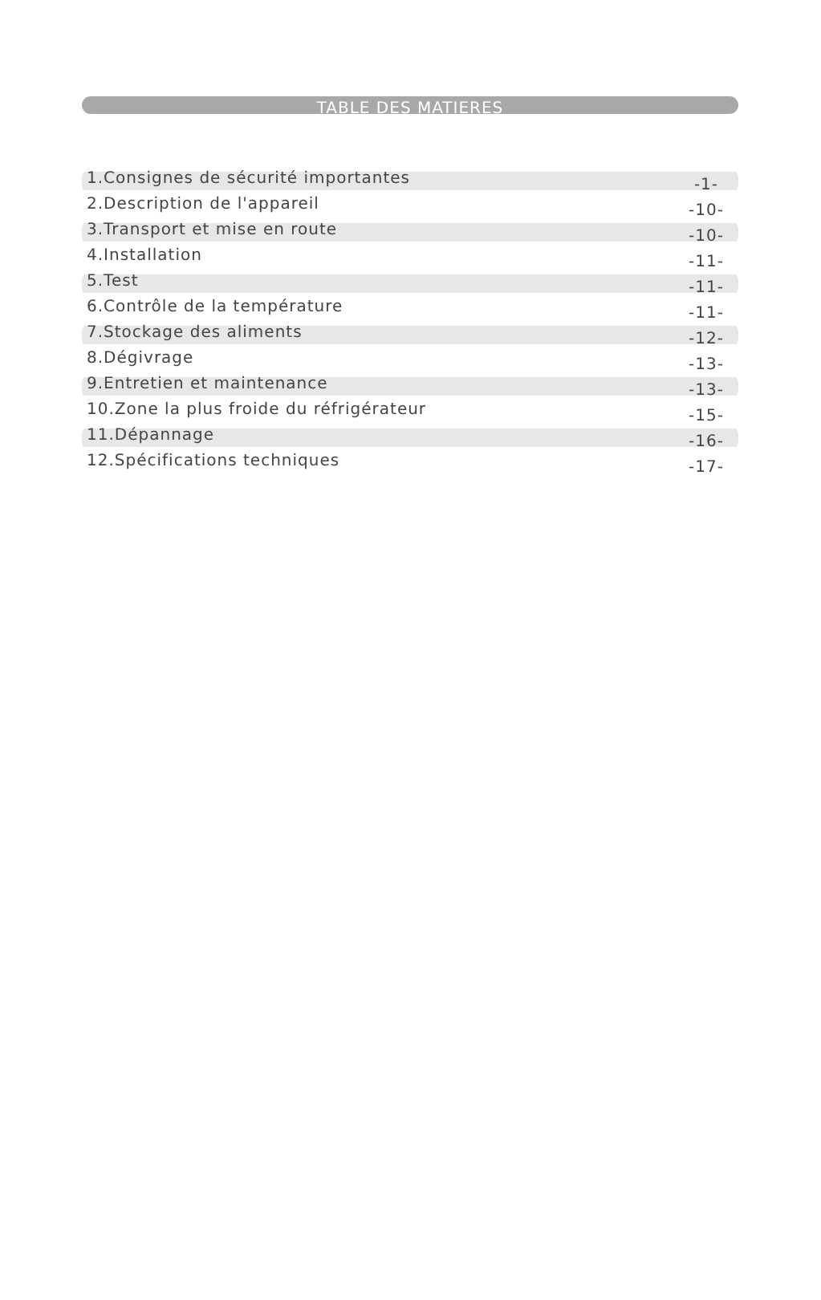TABLE DES MATIERES
1.Consignes de sécurité importantes -1-
2.Description de l'appareil -10-
3.Transport et mise en route -10-
4.Installation -11-
5.Test -11-
6.Contrôle de la température -11-
7.Stockage des aliments -12-
8.Dégivrage -13-
9.Entretien et maintenance -13-
10.Zone la plus froide du réfrigérateur -15-
11.Dépannage -16-
12.Spécifications techniques -17-